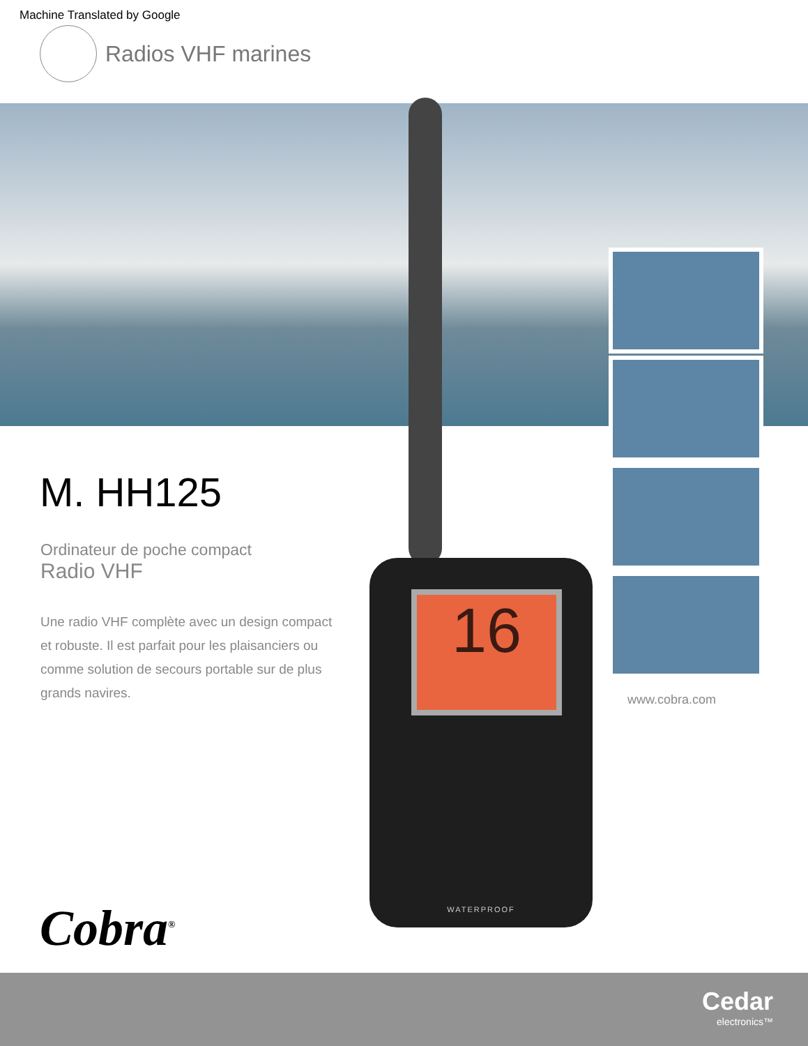Machine Translated by Google
Radios VHF marines
16
WATERPROOF
M. HH125
Ordinateur de poche compact
Radio VHF
Une radio VHF complète avec un design compact et robuste. Il est parfait pour les plaisanciers ou comme solution de secours portable sur de plus grands navires.
www.cobra.com
Cobra<sup>®</sup>
Cedar
electronics™